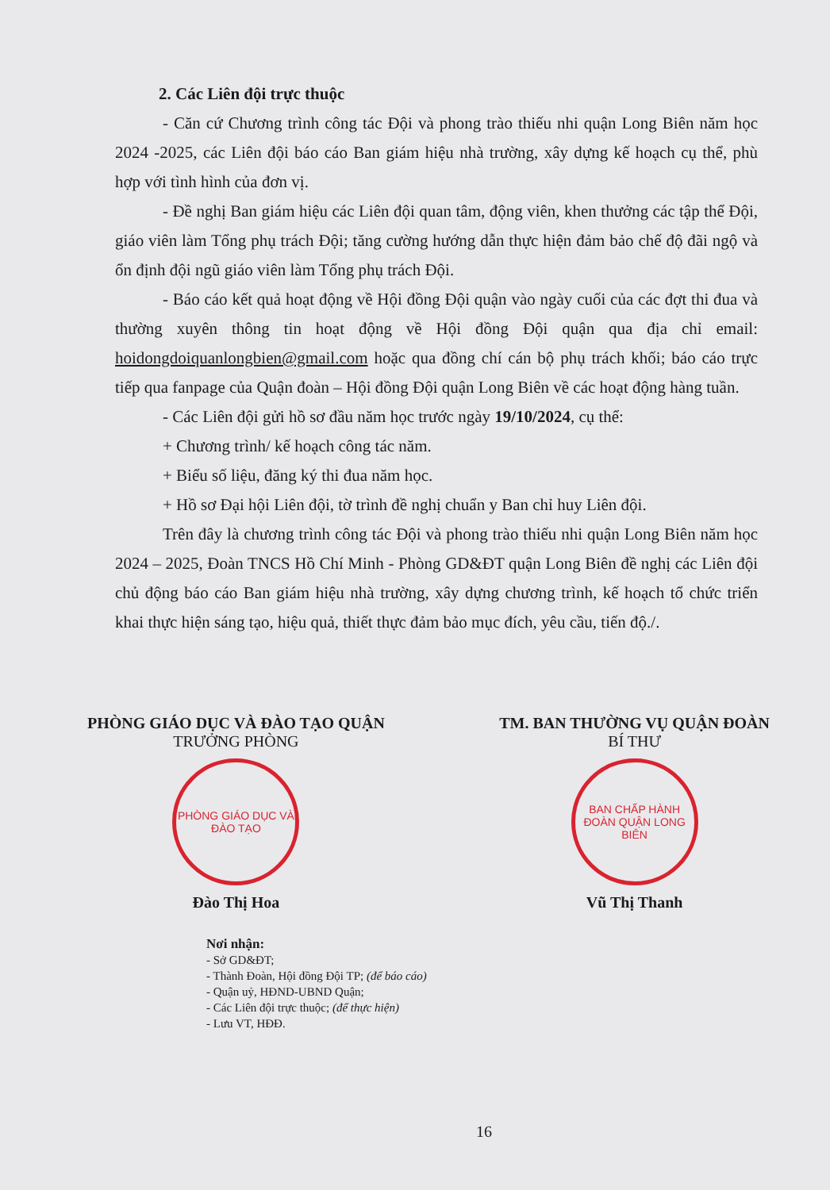2. Các Liên đội trực thuộc
- Căn cứ Chương trình công tác Đội và phong trào thiếu nhi quận Long Biên năm học 2024 -2025, các Liên đội báo cáo Ban giám hiệu nhà trường, xây dựng kế hoạch cụ thể, phù hợp với tình hình của đơn vị.
- Đề nghị Ban giám hiệu các Liên đội quan tâm, động viên, khen thưởng các tập thể Đội, giáo viên làm Tổng phụ trách Đội; tăng cường hướng dẫn thực hiện đảm bảo chế độ đãi ngộ và ổn định đội ngũ giáo viên làm Tổng phụ trách Đội.
- Báo cáo kết quả hoạt động về Hội đồng Đội quận vào ngày cuối của các đợt thi đua và thường xuyên thông tin hoạt động về Hội đồng Đội quận qua địa chỉ email: hoidongdoiquanlongbien@gmail.com hoặc qua đồng chí cán bộ phụ trách khối; báo cáo trực tiếp qua fanpage của Quận đoàn – Hội đồng Đội quận Long Biên về các hoạt động hàng tuần.
- Các Liên đội gửi hồ sơ đầu năm học trước ngày 19/10/2024, cụ thể:
+ Chương trình/ kế hoạch công tác năm.
+ Biểu số liệu, đăng ký thi đua năm học.
+ Hồ sơ Đại hội Liên đội, tờ trình đề nghị chuẩn y Ban chỉ huy Liên đội.
Trên đây là chương trình công tác Đội và phong trào thiếu nhi quận Long Biên năm học 2024 – 2025, Đoàn TNCS Hồ Chí Minh - Phòng GD&ĐT quận Long Biên đề nghị các Liên đội chủ động báo cáo Ban giám hiệu nhà trường, xây dựng chương trình, kế hoạch tổ chức triển khai thực hiện sáng tạo, hiệu quả, thiết thực đảm bảo mục đích, yêu cầu, tiến độ./.
PHÒNG GIÁO DỤC VÀ ĐÀO TẠO QUẬN
TRƯỞNG PHÒNG
PHÒNG GIÁO DỤC VÀ ĐÀO TẠO
Đào Thị Hoa
TM. BAN THƯỜNG VỤ QUẬN ĐOÀN
BÍ THƯ
BAN CHẤP HÀNH ĐOÀN QUẬN LONG BIÊN
Vũ Thị Thanh
Nơi nhận:
- Sở GD&ĐT;
- Thành Đoàn, Hội đồng Đội TP; (để báo cáo)
- Quận uỷ, HĐND-UBND Quận;
- Các Liên đội trực thuộc; (để thực hiện)
- Lưu VT, HĐĐ.
16